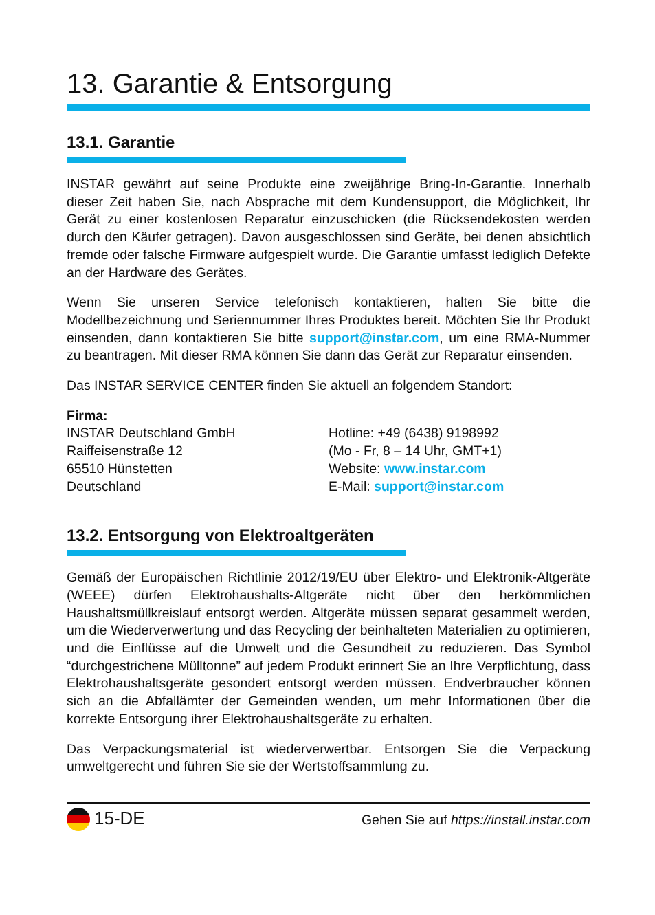13. Garantie & Entsorgung
13.1. Garantie
INSTAR gewährt auf seine Produkte eine zweijährige Bring-In-Garantie. Innerhalb dieser Zeit haben Sie, nach Absprache mit dem Kundensupport, die Möglichkeit, Ihr Gerät zu einer kostenlosen Reparatur einzuschicken (die Rücksendekosten werden durch den Käufer getragen). Davon ausgeschlossen sind Geräte, bei denen absichtlich fremde oder falsche Firmware aufgespielt wurde. Die Garantie umfasst lediglich Defekte an der Hardware des Gerätes.
Wenn Sie unseren Service telefonisch kontaktieren, halten Sie bitte die Modellbezeichnung und Seriennummer Ihres Produktes bereit. Möchten Sie Ihr Produkt einsenden, dann kontaktieren Sie bitte support@instar.com, um eine RMA-Nummer zu beantragen. Mit dieser RMA können Sie dann das Gerät zur Reparatur einsenden.
Das INSTAR SERVICE CENTER finden Sie aktuell an folgendem Standort:
Firma:
INSTAR Deutschland GmbH
Raiffeisenstraße 12
65510 Hünstetten
Deutschland
Hotline: +49 (6438) 9198992
(Mo - Fr, 8 – 14 Uhr, GMT+1)
Website: www.instar.com
E-Mail: support@instar.com
13.2. Entsorgung von Elektroaltgeräten
Gemäß der Europäischen Richtlinie 2012/19/EU über Elektro- und Elektronik-Altgeräte (WEEE) dürfen Elektrohaushalts-Altgeräte nicht über den herkömmlichen Haushaltsmüllkreislauf entsorgt werden. Altgeräte müssen separat gesammelt werden, um die Wiederverwertung und das Recycling der beinhalteten Materialien zu optimieren, und die Einflüsse auf die Umwelt und die Gesundheit zu reduzieren. Das Symbol “durchgestrichene Mülltonne” auf jedem Produkt erinnert Sie an Ihre Verpflichtung, dass Elektrohaushaltsgeräte gesondert entsorgt werden müssen. Endverbraucher können sich an die Abfallämter der Gemeinden wenden, um mehr Informationen über die korrekte Entsorgung ihrer Elektrohaushaltsgeräte zu erhalten.
Das Verpackungsmaterial ist wiederverwertbar. Entsorgen Sie die Verpackung umweltgerecht und führen Sie sie der Wertstoffsammlung zu.
15-DE Gehen Sie auf https://install.instar.com